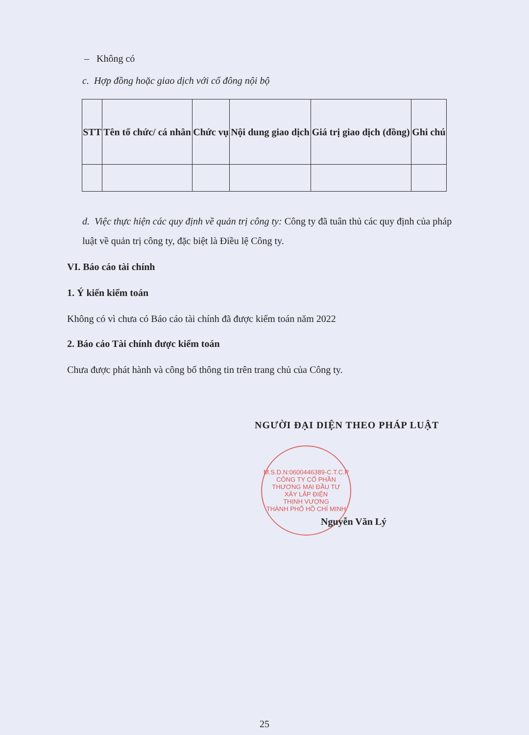– Không có
c. Hợp đồng hoặc giao dịch với cổ đông nội bộ
| STT | Tên tổ chức/ cá nhân | Chức vụ | Nội dung giao dịch | Giá trị giao dịch (đồng) | Ghi chú |
| --- | --- | --- | --- | --- | --- |
d. Việc thực hiện các quy định về quản trị công ty: Công ty đã tuân thủ các quy định của pháp luật về quản trị công ty, đặc biệt là Điều lệ Công ty.
VI. Báo cáo tài chính
1. Ý kiến kiểm toán
Không có vì chưa có Báo cáo tài chính đã được kiểm toán năm 2022
2. Báo cáo Tài chính được kiểm toán
Chưa được phát hành và công bố thông tin trên trang chủ của Công ty.
NGƯỜI ĐẠI DIỆN THEO PHÁP LUẬT
M.S.D.N:0600446389-C.T.C.P
CÔNG TY CỔ PHẦN
THƯƠNG MẠI ĐẦU TƯ
XÂY LẮP ĐIỆN
THỊNH VƯỢNG
THÀNH PHỐ HỒ CHÍ MINH
Nguyễn Văn Lý
25